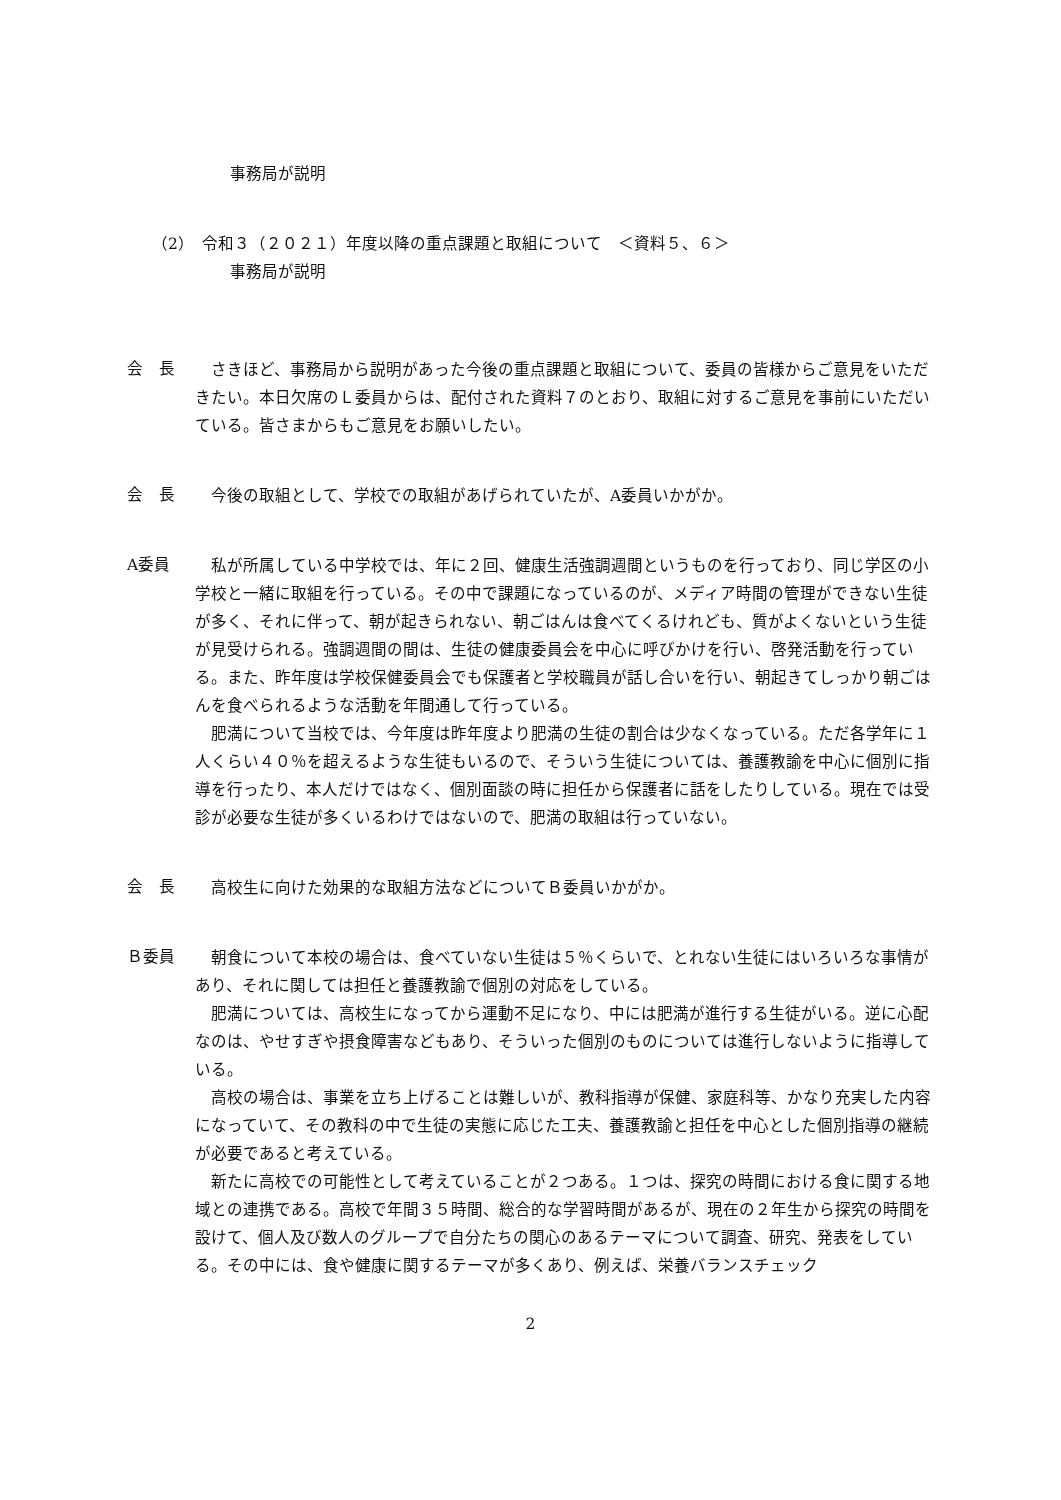事務局が説明
（2）　令和３（２０２１）年度以降の重点課題と取組について　＜資料５、６＞
事務局が説明
会　長
　さきほど、事務局から説明があった今後の重点課題と取組について、委員の皆様からご意見をいただきたい。本日欠席のＬ委員からは、配付された資料７のとおり、取組に対するご意見を事前にいただいている。皆さまからもご意見をお願いしたい。
会　長
　今後の取組として、学校での取組があげられていたが、A委員いかがか。
A委員
　私が所属している中学校では、年に２回、健康生活強調週間というものを行っており、同じ学区の小学校と一緒に取組を行っている。その中で課題になっているのが、メディア時間の管理ができない生徒が多く、それに伴って、朝が起きられない、朝ごはんは食べてくるけれども、質がよくないという生徒が見受けられる。強調週間の間は、生徒の健康委員会を中心に呼びかけを行い、啓発活動を行っている。また、昨年度は学校保健委員会でも保護者と学校職員が話し合いを行い、朝起きてしっかり朝ごはんを食べられるような活動を年間通して行っている。
肥満について当校では、今年度は昨年度より肥満の生徒の割合は少なくなっている。ただ各学年に１人くらい４０％を超えるような生徒もいるので、そういう生徒については、養護教諭を中心に個別に指導を行ったり、本人だけではなく、個別面談の時に担任から保護者に話をしたりしている。現在では受診が必要な生徒が多くいるわけではないので、肥満の取組は行っていない。
会　長
　高校生に向けた効果的な取組方法などについてＢ委員いかがか。
Ｂ委員
　朝食について本校の場合は、食べていない生徒は５％くらいで、とれない生徒にはいろいろな事情があり、それに関しては担任と養護教諭で個別の対応をしている。
肥満については、高校生になってから運動不足になり、中には肥満が進行する生徒がいる。逆に心配なのは、やせすぎや摂食障害などもあり、そういった個別のものについては進行しないように指導している。
高校の場合は、事業を立ち上げることは難しいが、教科指導が保健、家庭科等、かなり充実した内容になっていて、その教科の中で生徒の実態に応じた工夫、養護教諭と担任を中心とした個別指導の継続が必要であると考えている。
新たに高校での可能性として考えていることが２つある。１つは、探究の時間における食に関する地域との連携である。高校で年間３５時間、総合的な学習時間があるが、現在の２年生から探究の時間を設けて、個人及び数人のグループで自分たちの関心のあるテーマについて調査、研究、発表をしている。その中には、食や健康に関するテーマが多くあり、例えば、栄養バランスチェック
2